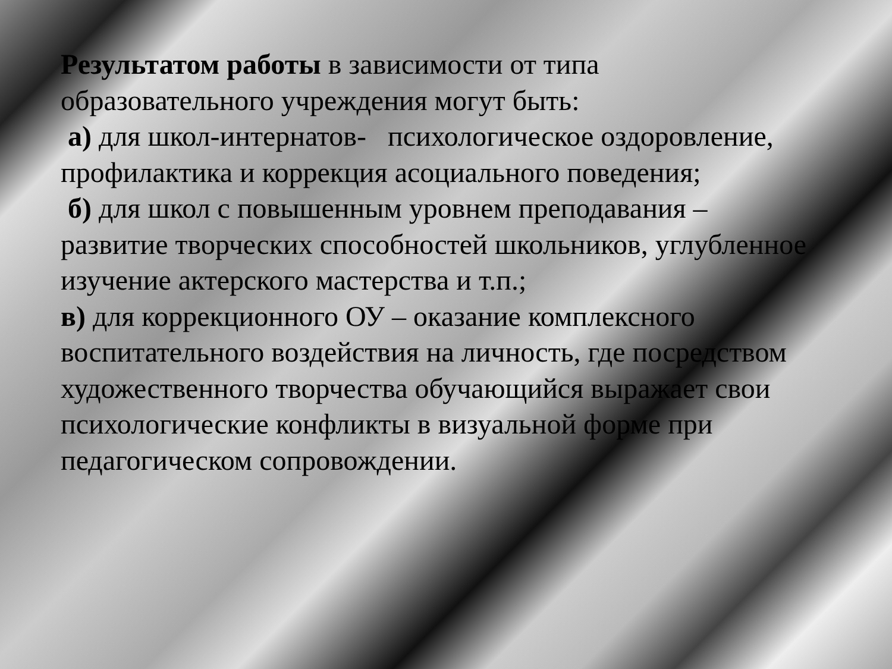Результатом работы в зависимости от типа образовательного учреждения могут быть:
а) для школ-интернатов- психологическое оздоровление, профилактика и коррекция асоциального поведения;
б) для школ с повышенным уровнем преподавания – развитие творческих способностей школьников, углубленное изучение актерского мастерства и т.п.;
в) для коррекционного ОУ – оказание комплексного воспитательного воздействия на личность, где посредством художественного творчества обучающийся выражает свои психологические конфликты в визуальной форме при педагогическом сопровождении.